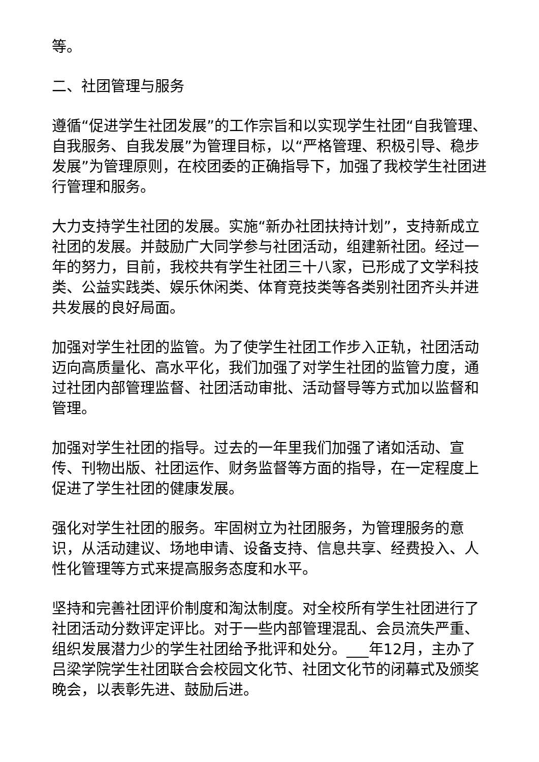等。
二、社团管理与服务
遵循“促进学生社团发展”的工作宗旨和以实现学生社团“自我管理、自我服务、自我发展”为管理目标，以“严格管理、积极引导、稳步发展”为管理原则，在校团委的正确指导下，加强了我校学生社团进行管理和服务。
大力支持学生社团的发展。实施“新办社团扶持计划”，支持新成立社团的发展。并鼓励广大同学参与社团活动，组建新社团。经过一年的努力，目前，我校共有学生社团三十八家，已形成了文学科技类、公益实践类、娱乐休闲类、体育竞技类等各类别社团齐头并进共发展的良好局面。
加强对学生社团的监管。为了使学生社团工作步入正轨，社团活动迈向高质量化、高水平化，我们加强了对学生社团的监管力度，通过社团内部管理监督、社团活动审批、活动督导等方式加以监督和管理。
加强对学生社团的指导。过去的一年里我们加强了诸如活动、宣传、刊物出版、社团运作、财务监督等方面的指导，在一定程度上促进了学生社团的健康发展。
强化对学生社团的服务。牢固树立为社团服务，为管理服务的意识，从活动建议、场地申请、设备支持、信息共享、经费投入、人性化管理等方式来提高服务态度和水平。
坚持和完善社团评价制度和淘汰制度。对全校所有学生社团进行了社团活动分数评定评比。对于一些内部管理混乱、会员流失严重、组织发展潜力少的学生社团给予批评和处分。___年12月，主办了吕梁学院学生社团联合会校园文化节、社团文化节的闭幕式及颁奖晚会，以表彰先进、鼓励后进。